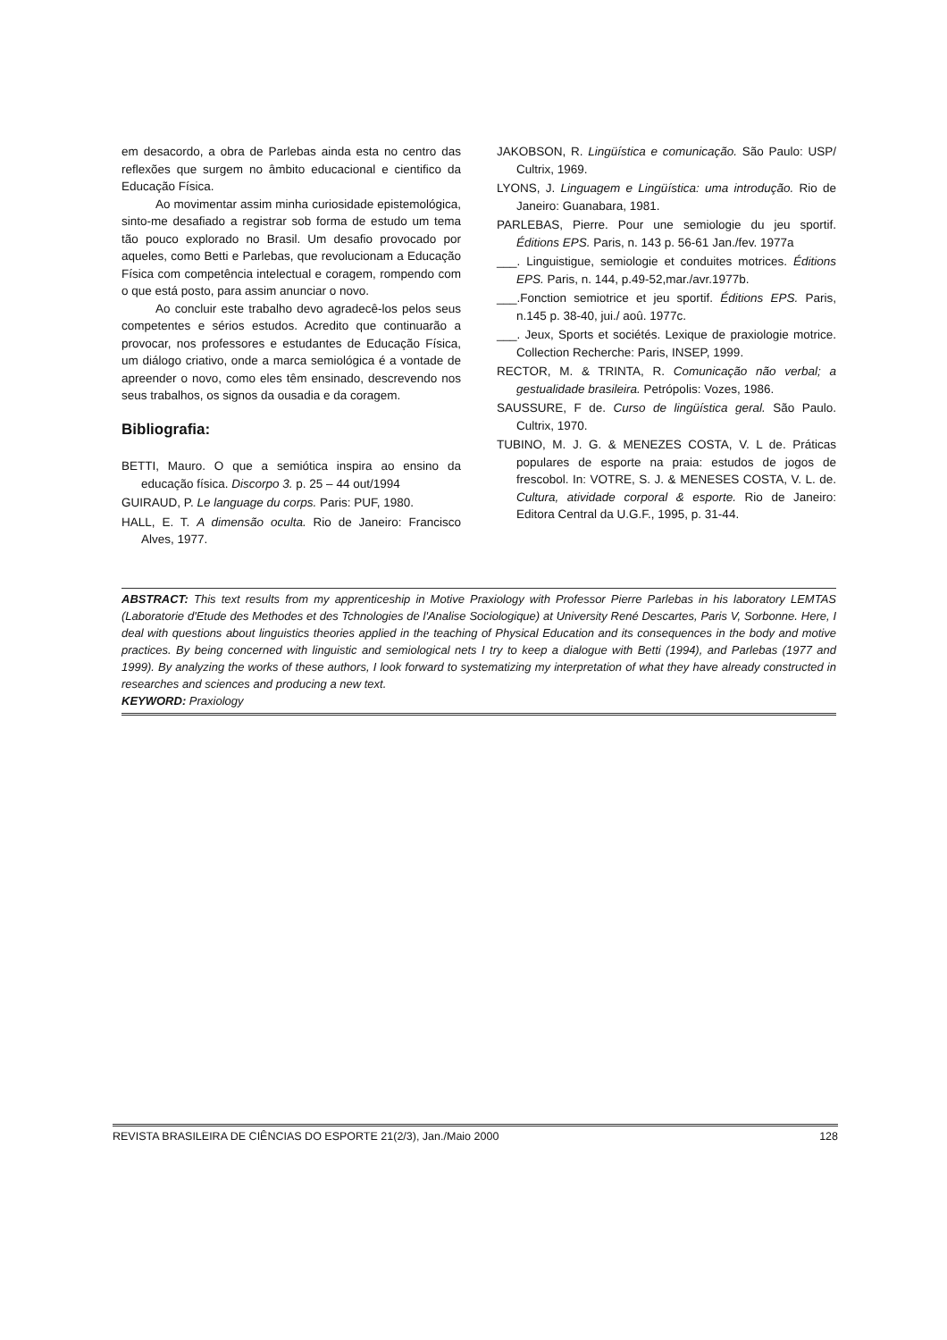em desacordo, a obra de Parlebas ainda esta no centro das reflexões que surgem no âmbito educacional e cientifico da Educação Física.
Ao movimentar assim minha curiosidade epistemológica, sinto-me desafiado a registrar sob forma de estudo um tema tão pouco explorado no Brasil. Um desafio provocado por aqueles, como Betti e Parlebas, que revolucionam a Educação Física com competência intelectual e coragem, rompendo com o que está posto, para assim anunciar o novo.
Ao concluir este trabalho devo agradecê-los pelos seus competentes e sérios estudos. Acredito que continuarão a provocar, nos professores e estudantes de Educação Física, um diálogo criativo, onde a marca semiológica é a vontade de apreender o novo, como eles têm ensinado, descrevendo nos seus trabalhos, os signos da ousadia e da coragem.
Bibliografia:
BETTI, Mauro. O que a semiótica inspira ao ensino da educação física. Discorpo 3. p. 25 – 44 out/1994
GUIRAUD, P. Le language du corps. Paris: PUF, 1980.
HALL, E. T. A dimensão oculta. Rio de Janeiro: Francisco Alves, 1977.
JAKOBSON, R. Lingüística e comunicação. São Paulo: USP/ Cultrix, 1969.
LYONS, J. Linguagem e Lingüística: uma introdução. Rio de Janeiro: Guanabara, 1981.
PARLEBAS, Pierre. Pour une semiologie du jeu sportif. Éditions EPS. Paris, n. 143 p. 56-61 Jan./fev. 1977a
___. Linguistigue, semiologie et conduites motrices. Éditions EPS. Paris, n. 144, p.49-52,mar./avr.1977b.
___.Fonction semiotrice et jeu sportif. Éditions EPS. Paris, n.145 p. 38-40, jui./ aoû. 1977c.
___. Jeux, Sports et sociétés. Lexique de praxiologie motrice. Collection Recherche: Paris, INSEP, 1999.
RECTOR, M. & TRINTA, R. Comunicação não verbal; a gestualidade brasileira. Petrópolis: Vozes, 1986.
SAUSSURE, F de. Curso de lingüística geral. São Paulo. Cultrix, 1970.
TUBINO, M. J. G. & MENEZES COSTA, V. L de. Práticas populares de esporte na praia: estudos de jogos de frescobol. In: VOTRE, S. J. & MENESES COSTA, V. L. de. Cultura, atividade corporal & esporte. Rio de Janeiro: Editora Central da U.G.F., 1995, p. 31-44.
ABSTRACT: This text results from my apprenticeship in Motive Praxiology with Professor Pierre Parlebas in his laboratory LEMTAS (Laboratorie d'Etude des Methodes et des Tchnologies de l'Analise Sociologique) at University René Descartes, Paris V, Sorbonne. Here, I deal with questions about linguistics theories applied in the teaching of Physical Education and its consequences in the body and motive practices. By being concerned with linguistic and semiological nets I try to keep a dialogue with Betti (1994), and Parlebas (1977 and 1999). By analyzing the works of these authors, I look forward to systematizing my interpretation of what they have already constructed in researches and sciences and producing a new text.
KEYWORD: Praxiology
REVISTA BRASILEIRA DE CIÊNCIAS DO ESPORTE 21(2/3), Jan./Maio 2000 128